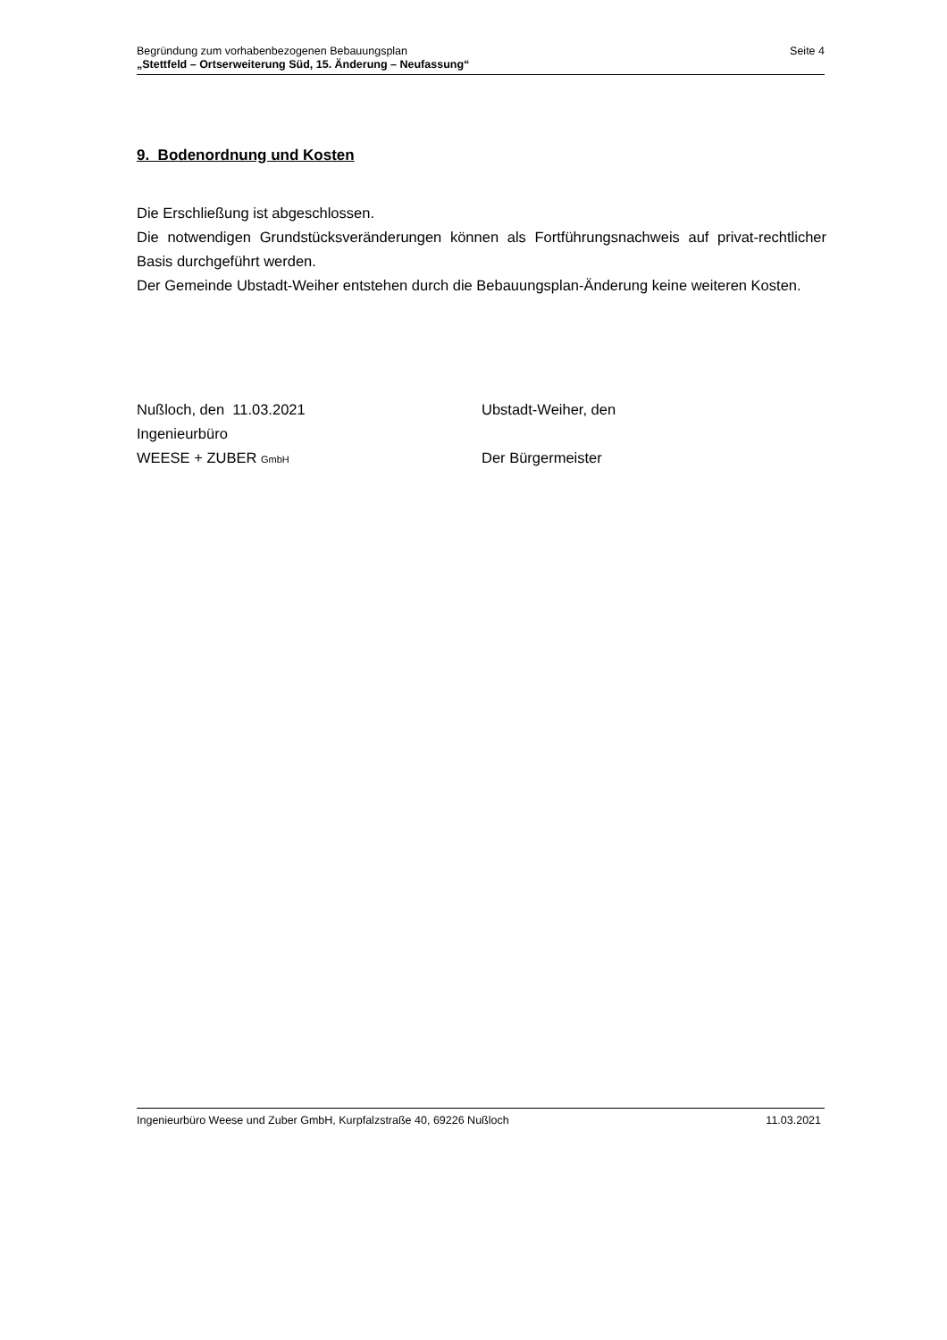Seite 4 Begründung zum vorhabenbezogenen Bebauungsplan
„Stettfeld – Ortserweiterung Süd, 15. Änderung – Neufassung“
9. Bodenordnung und Kosten
Die Erschließung ist abgeschlossen.
Die notwendigen Grundstücksveränderungen können als Fortführungsnachweis auf privat-rechtlicher Basis durchgeführt werden.
Der Gemeinde Ubstadt-Weiher entstehen durch die Bebauungsplan-Änderung keine weiteren Kosten.
Nußloch, den 11.03.2021
Ingenieurbüro
WEESE + ZUBER GmbH
Ubstadt-Weiher, den
Der Bürgermeister
11.03.2021 Ingenieurbüro Weese und Zuber GmbH, Kurpfalzstraße 40, 69226 Nußloch